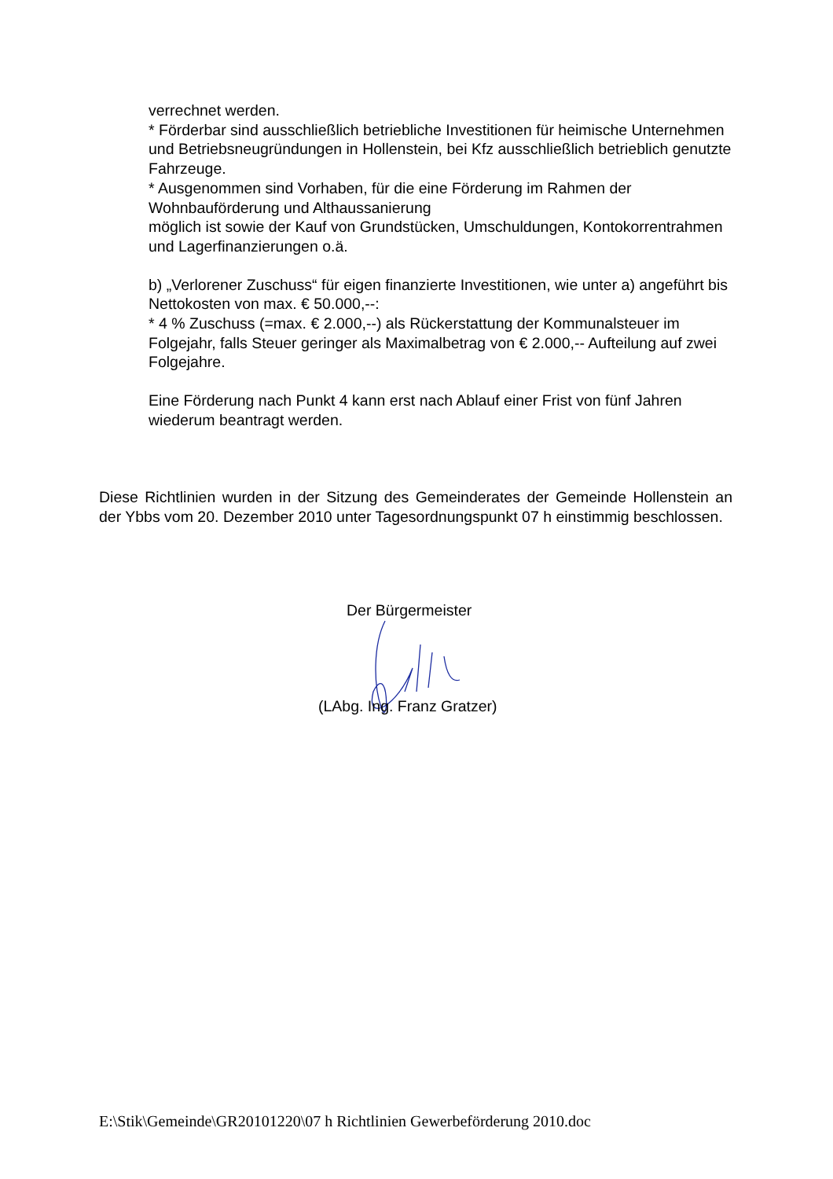verrechnet werden.
* Förderbar sind ausschließlich betriebliche Investitionen für heimische Unternehmen und Betriebsneugründungen in Hollenstein, bei Kfz ausschließlich betrieblich genutzte Fahrzeuge.
* Ausgenommen sind Vorhaben, für die eine Förderung im Rahmen der Wohnbauförderung und Althaussanierung
möglich ist sowie der Kauf von Grundstücken, Umschuldungen, Kontokorrentrahmen und Lagerfinanzierungen o.ä.
b) „Verlorener Zuschuss“ für eigen finanzierte Investitionen, wie unter a) angeführt bis Nettokosten von max. € 50.000,--:
* 4 % Zuschuss (=max. € 2.000,--) als Rückerstattung der Kommunalsteuer im Folgejahr, falls Steuer geringer als Maximalbetrag von € 2.000,-- Aufteilung auf zwei Folgejahre.
Eine Förderung nach Punkt 4 kann erst nach Ablauf einer Frist von fünf Jahren wiederum beantragt werden.
Diese Richtlinien wurden in der Sitzung des Gemeinderates der Gemeinde Hollenstein an der Ybbs vom 20. Dezember 2010 unter Tagesordnungspunkt 07 h einstimmig beschlossen.
Der Bürgermeister
(LAbg. Ing. Franz Gratzer)
E:\Stik\Gemeinde\GR20101220\07 h Richtlinien Gewerbeförderung 2010.doc